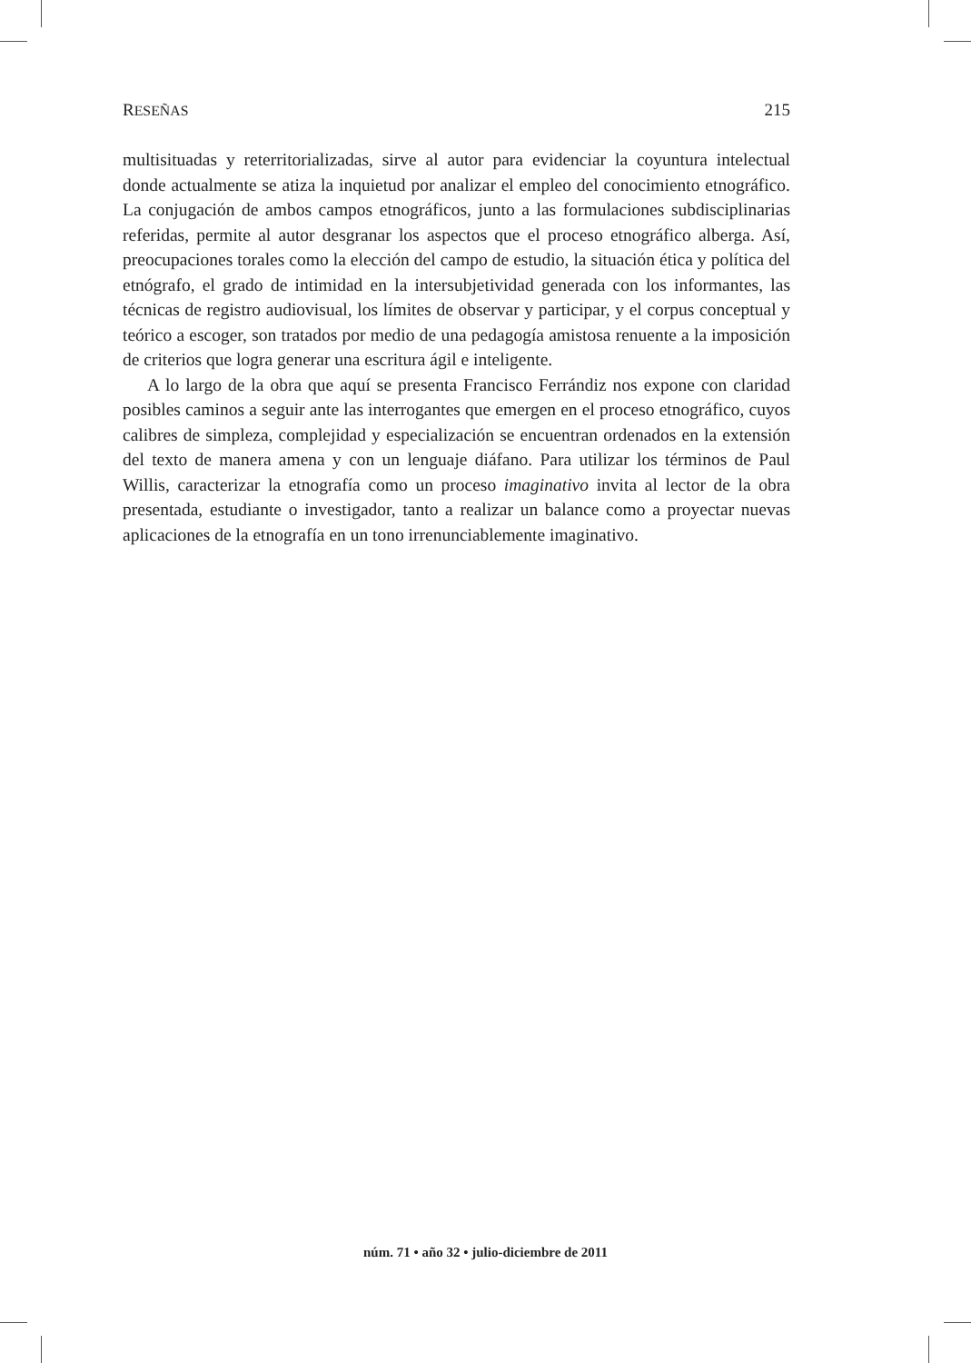RESEÑAS 215
multisituadas y reterritorializadas, sirve al autor para evidenciar la coyuntura intelectual donde actualmente se atiza la inquietud por analizar el empleo del conocimiento etnográfico. La conjugación de ambos campos etnográficos, junto a las formulaciones subdisciplinarias referidas, permite al autor desgranar los aspectos que el proceso etnográfico alberga. Así, preocupaciones torales como la elección del campo de estudio, la situación ética y política del etnógrafo, el grado de intimidad en la intersubjetividad generada con los informantes, las técnicas de registro audiovisual, los límites de observar y participar, y el corpus conceptual y teórico a escoger, son tratados por medio de una pedagogía amistosa renuente a la imposición de criterios que logra generar una escritura ágil e inteligente.
A lo largo de la obra que aquí se presenta Francisco Ferrándiz nos expone con claridad posibles caminos a seguir ante las interrogantes que emergen en el proceso etnográfico, cuyos calibres de simpleza, complejidad y especialización se encuentran ordenados en la extensión del texto de manera amena y con un lenguaje diáfano. Para utilizar los términos de Paul Willis, caracterizar la etnografía como un proceso imaginativo invita al lector de la obra presentada, estudiante o investigador, tanto a realizar un balance como a proyectar nuevas aplicaciones de la etnografía en un tono irrenunciablemente imaginativo.
núm. 71 • año 32 • julio-diciembre de 2011